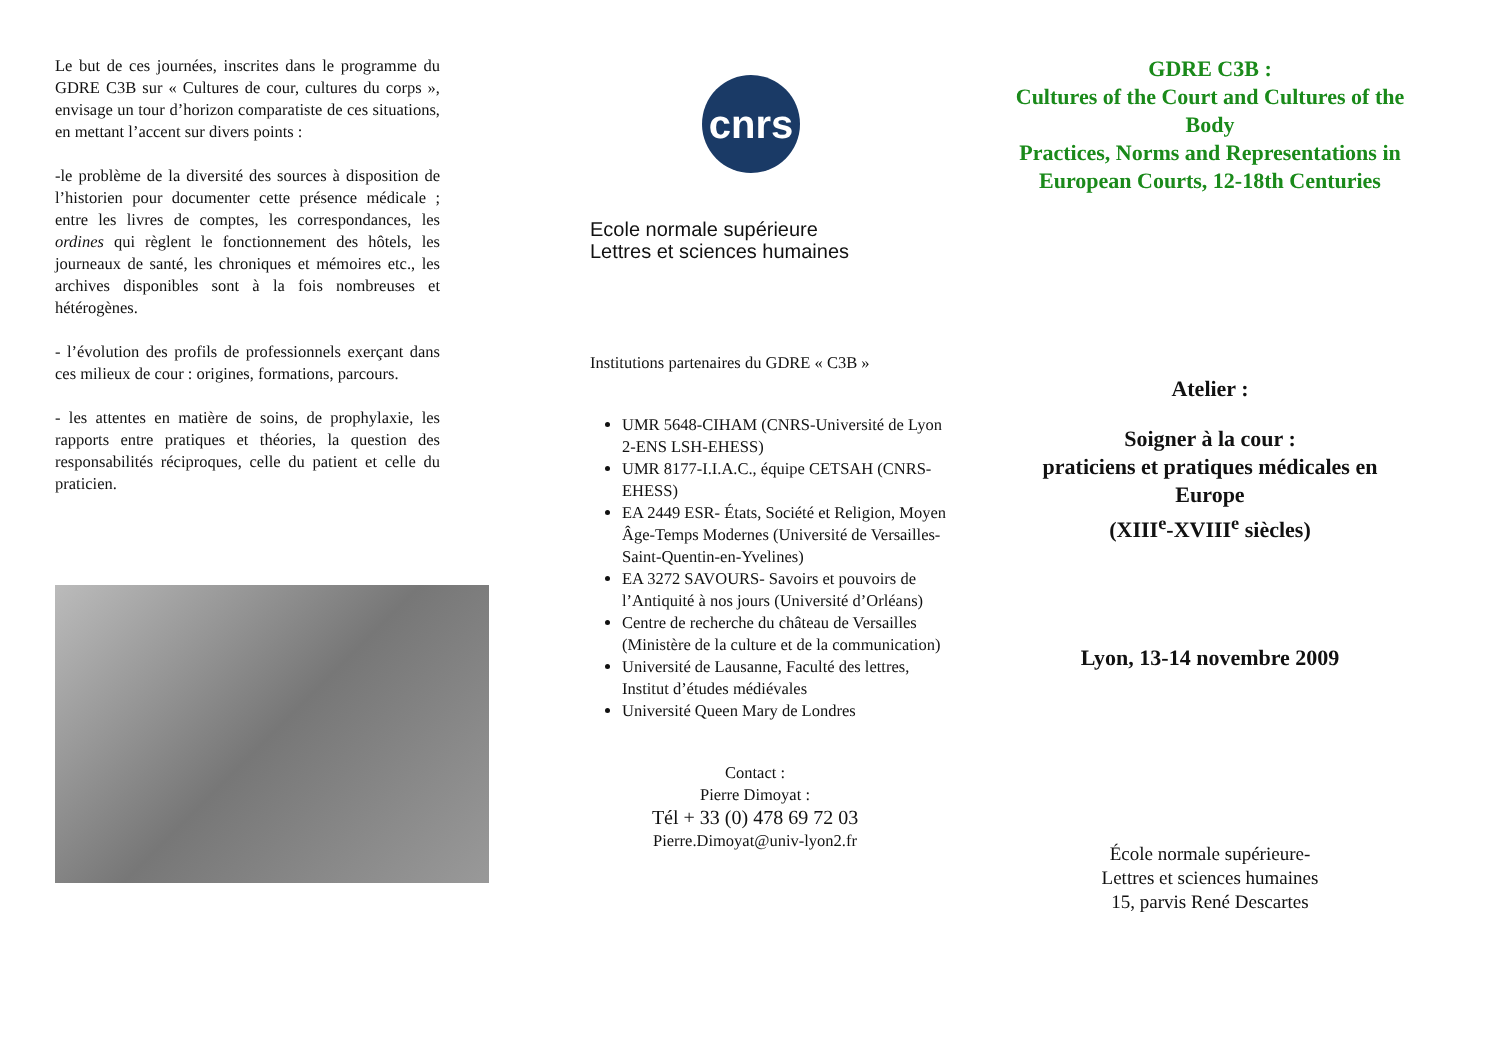Le but de ces journées, inscrites dans le programme du GDRE C3B sur « Cultures de cour, cultures du corps », envisage un tour d’horizon comparatiste de ces situations, en mettant l’accent sur divers points :
-le problème de la diversité des sources à disposition de l’historien pour documenter cette présence médicale ; entre les livres de comptes, les correspondances, les ordines qui règlent le fonctionnement des hôtels, les journeaux de santé, les chroniques et mémoires etc., les archives disponibles sont à la fois nombreuses et hétérogènes.
- l’évolution des profils de professionnels exerçant dans ces milieux de cour : origines, formations, parcours.
- les attentes en matière de soins, de prophylaxie, les rapports entre pratiques et théories, la question des responsabilités réciproques, celle du patient et celle du praticien.
cnrs
Ecole normale supérieure
Lettres et sciences humaines
Institutions partenaires du GDRE « C3B »
UMR 5648-CIHAM (CNRS-Université de Lyon 2-ENS LSH-EHESS)
UMR 8177-I.I.A.C., équipe CETSAH (CNRS-EHESS)
EA 2449 ESR- États, Société et Religion, Moyen Âge-Temps Modernes (Université de Versailles-Saint-Quentin-en-Yvelines)
EA 3272 SAVOURS- Savoirs et pouvoirs de l’Antiquité à nos jours (Université d’Orléans)
Centre de recherche du château de Versailles (Ministère de la culture et de la communication)
Université de Lausanne, Faculté des lettres, Institut d’études médiévales
Université Queen Mary de Londres
Contact :
Pierre Dimoyat :
Tél + 33 (0) 478 69 72 03
Pierre.Dimoyat@univ-lyon2.fr
GDRE C3B :
Cultures of the Court and Cultures of the Body
Practices, Norms and Representations in European Courts, 12-18th Centuries
Atelier :
Soigner à la cour :
praticiens et pratiques médicales en Europe
(XIII<sup>e</sup>-XVIII<sup>e</sup> siècles)
Lyon, 13-14 novembre 2009
École normale supérieure-
Lettres et sciences humaines
15, parvis René Descartes